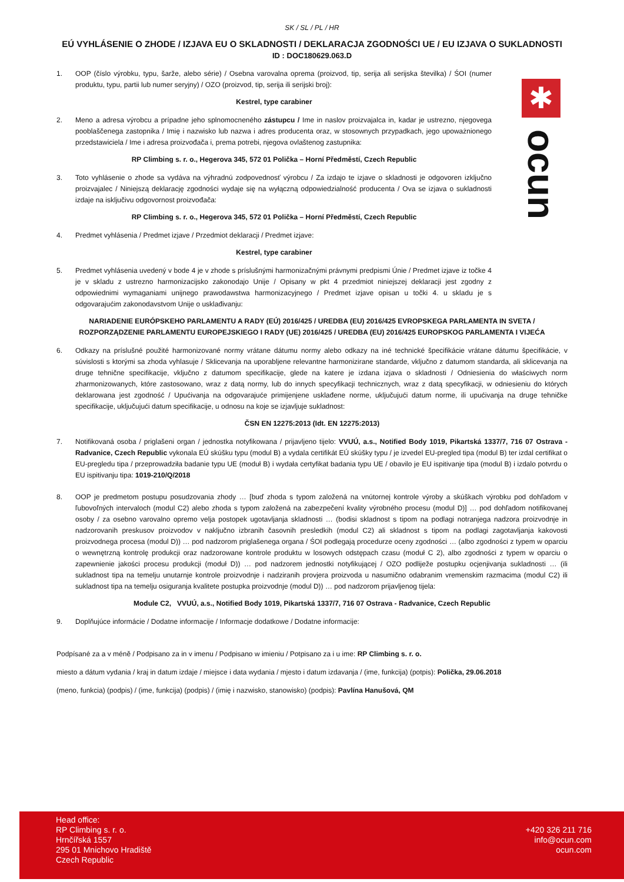✱
ocun
SK / SL / PL / HR
EÚ VYHLÁSENIE O ZHODE / IZJAVA EU O SKLADNOSTI / DEKLARACJA ZGODNOŚCI UE / EU IZJAVA O SUKLADNOSTI
ID : DOC180629.063.D
1. OOP (číslo výrobku, typu, šarže, alebo série) / Osebna varovalna oprema (proizvod, tip, serija ali serijska številka) / ŚOI (numer produktu, typu, partii lub numer seryjny) / OZO (proizvod, tip, serija ili serijski broj):
Kestrel, type carabiner
2. Meno a adresa výrobcu a prípadne jeho splnomocneného zástupcu / Ime in naslov proizvajalca in, kadar je ustrezno, njegovega pooblaščenega zastopnika / Imię i nazwisko lub nazwa i adres producenta oraz, w stosownych przypadkach, jego upoważnionego przedstawiciela / Ime i adresa proizvođača i, prema potrebi, njegova ovlaštenog zastupnika:
RP Climbing s. r. o., Hegerova 345, 572 01 Polička – Horní Předměstí, Czech Republic
3. Toto vyhlásenie o zhode sa vydáva na výhradnú zodpovednosť výrobcu / Za izdajo te izjave o skladnosti je odgovoren izključno proizvajalec / Niniejszą deklarację zgodności wydaje się na wyłączną odpowiedzialność producenta / Ova se izjava o sukladnosti izdaje na isključivu odgovornost proizvođača:
RP Climbing s. r. o., Hegerova 345, 572 01 Polička – Horní Předměstí, Czech Republic
4. Predmet vyhlásenia / Predmet izjave / Przedmiot deklaracji / Predmet izjave:
Kestrel, type carabiner
5. Predmet vyhlásenia uvedený v bode 4 je v zhode s príslušnými harmonizačnými právnymi predpismi Únie / Predmet izjave iz točke 4 je v skladu z ustrezno harmonizacijsko zakonodajo Unije / Opisany w pkt 4 przedmiot niniejszej deklaracji jest zgodny z odpowiednimi wymaganiami unijnego prawodawstwa harmonizacyjnego / Predmet izjave opisan u točki 4. u skladu je s odgovarajućim zakonodavstvom Unije o usklađivanju:
NARIADENIE EURÓPSKEHO PARLAMENTU A RADY (EÚ) 2016/425 / UREDBA (EU) 2016/425 EVROPSKEGA PARLAMENTA IN SVETA /
ROZPORZĄDZENIE PARLAMENTU EUROPEJSKIEGO I RADY (UE) 2016/425 / UREDBA (EU) 2016/425 EUROPSKOG PARLAMENTA I VIJEĆA
6. Odkazy na príslušné použité harmonizované normy vrátane dátumu normy alebo odkazy na iné technické špecifikácie vrátane dátumu špecifikácie, v súvislosti s ktorými sa zhoda vyhlasuje / Sklicevanja na uporabljene relevantne harmonizirane standarde, vključno z datumom standarda, ali sklicevanja na druge tehnične specifikacije, vključno z datumom specifikacije, glede na katere je izdana izjava o skladnosti / Odniesienia do właściwych norm zharmonizowanych, które zastosowano, wraz z datą normy, lub do innych specyfikacji technicznych, wraz z datą specyfikacji, w odniesieniu do których deklarowana jest zgodność / Upućivanja na odgovarajuće primijenjene usklađene norme, uključujući datum norme, ili upućivanja na druge tehničke specifikacije, uključujući datum specifikacije, u odnosu na koje se izjavljuje sukladnost:
ČSN EN 12275:2013 (Idt. EN 12275:2013)
7. Notifikovaná osoba / priglašeni organ / jednostka notyfikowana / prijavljeno tijelo: VVUÚ, a.s., Notified Body 1019, Pikartská 1337/7, 716 07 Ostrava - Radvanice, Czech Republic vykonala EÚ skúšku typu (modul B) a vydala certifikát EÚ skúšky typu / je izvedel EU-pregled tipa (modul B) ter izdal certifikat o EU-pregledu tipa / przeprowadziła badanie typu UE (moduł B) i wydała certyfikat badania typu UE / obavilo je EU ispitivanje tipa (modul B) i izdalo potvrdu o EU ispitivanju tipa: 1019-210/Q/2018
8. OOP je predmetom postupu posudzovania zhody … [buď zhoda s typom založená na vnútornej kontrole výroby a skúškach výrobku pod dohľadom v ľubovoľných intervaloch (modul C2) alebo zhoda s typom založená na zabezpečení kvality výrobného procesu (modul D)] … pod dohľadom notifikovanej osoby / za osebno varovalno opremo velja postopek ugotavljanja skladnosti … (bodisi skladnost s tipom na podlagi notranjega nadzora proizvodnje in nadzorovanih preskusov proizvodov v naključno izbranih časovnih presledkih (modul C2) ali skladnost s tipom na podlagi zagotavljanja kakovosti proizvodnega procesa (modul D)) … pod nadzorom priglašenega organa / ŚOI podlegają procedurze oceny zgodności … (albo zgodności z typem w oparciu o wewnętrzną kontrolę produkcji oraz nadzorowane kontrole produktu w losowych odstępach czasu (moduł C 2), albo zgodności z typem w oparciu o zapewnienie jakości procesu produkcji (moduł D)) … pod nadzorem jednostki notyfikującej / OZO podliježe postupku ocjenjivanja sukladnosti … (ili sukladnost tipa na temelju unutarnje kontrole proizvodnje i nadziranih provjera proizvoda u nasumično odabranim vremenskim razmacima (modul C2) ili sukladnost tipa na temelju osiguranja kvalitete postupka proizvodnje (modul D)) … pod nadzorom prijavljenog tijela:
Module C2, VVUÚ, a.s., Notified Body 1019, Pikartská 1337/7, 716 07 Ostrava - Radvanice, Czech Republic
9. Doplňujúce informácie / Dodatne informacije / Informacje dodatkowe / Dodatne informacije:
Podpísané za a v méně / Podpisano za in v imenu / Podpisano w imieniu / Potpisano za i u ime: RP Climbing s. r. o.
miesto a dátum vydania / kraj in datum izdaje / miejsce i data wydania / mjesto i datum izdavanja / (ime, funkcija) (potpis): Polička, 29.06.2018
(meno, funkcia) (podpis) / (ime, funkcija) (podpis) / (imię i nazwisko, stanowisko) (podpis): Pavlína Hanušová, QM
Head office:
RP Climbing s. r. o.
Hrnčířská 1557
295 01 Mnichovo Hradiště
Czech Republic
+420 326 211 716
info@ocun.com
ocun.com